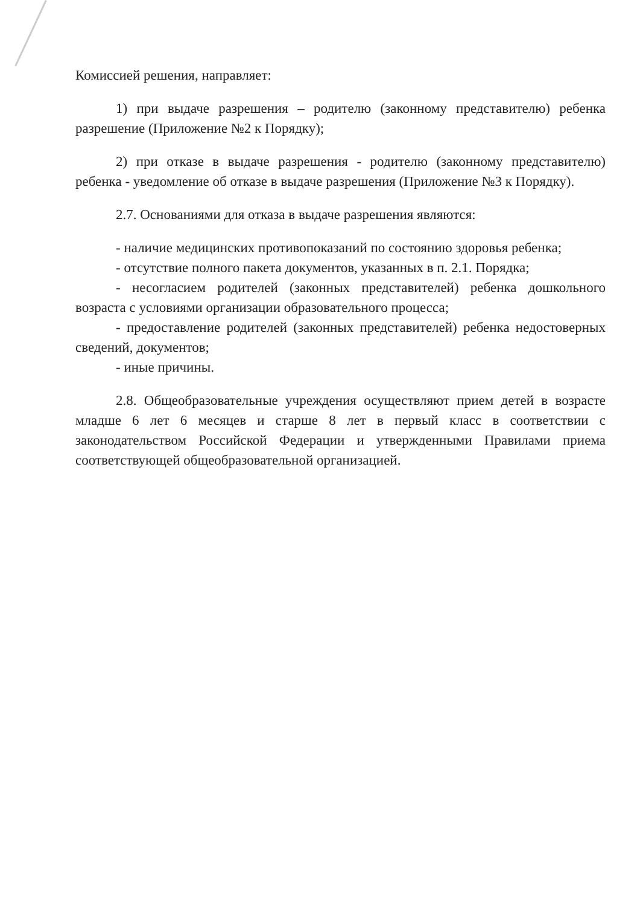Комиссией решения, направляет:
1) при выдаче разрешения – родителю (законному представителю) ребенка разрешение (Приложение №2 к Порядку);
2) при отказе в выдаче разрешения - родителю (законному представителю) ребенка - уведомление об отказе в выдаче разрешения (Приложение №3 к Порядку).
2.7. Основаниями для отказа в выдаче разрешения являются:
- наличие медицинских противопоказаний по состоянию здоровья ребенка;
- отсутствие полного пакета документов, указанных в п. 2.1. Порядка;
- несогласием родителей (законных представителей) ребенка дошкольного возраста с условиями организации образовательного процесса;
- предоставление родителей (законных представителей) ребенка недостоверных сведений, документов;
- иные причины.
2.8. Общеобразовательные учреждения осуществляют прием детей в возрасте младше 6 лет 6 месяцев и старше 8 лет в первый класс в соответствии с законодательством Российской Федерации и утвержденными Правилами приема соответствующей общеобразовательной организацией.